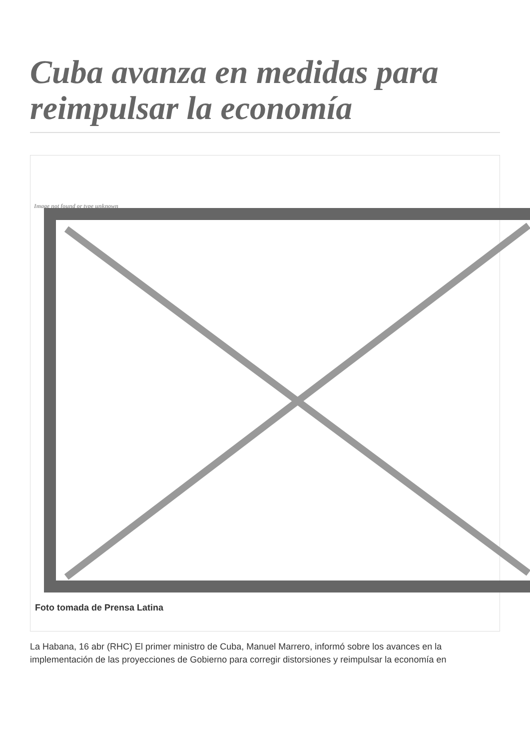Cuba avanza en medidas para reimpulsar la economía
Image not found or type unknown
Foto tomada de Prensa Latina
La Habana, 16 abr (RHC) El primer ministro de Cuba, Manuel Marrero, informó sobre los avances en la implementación de las proyecciones de Gobierno para corregir distorsiones y reimpulsar la economía en